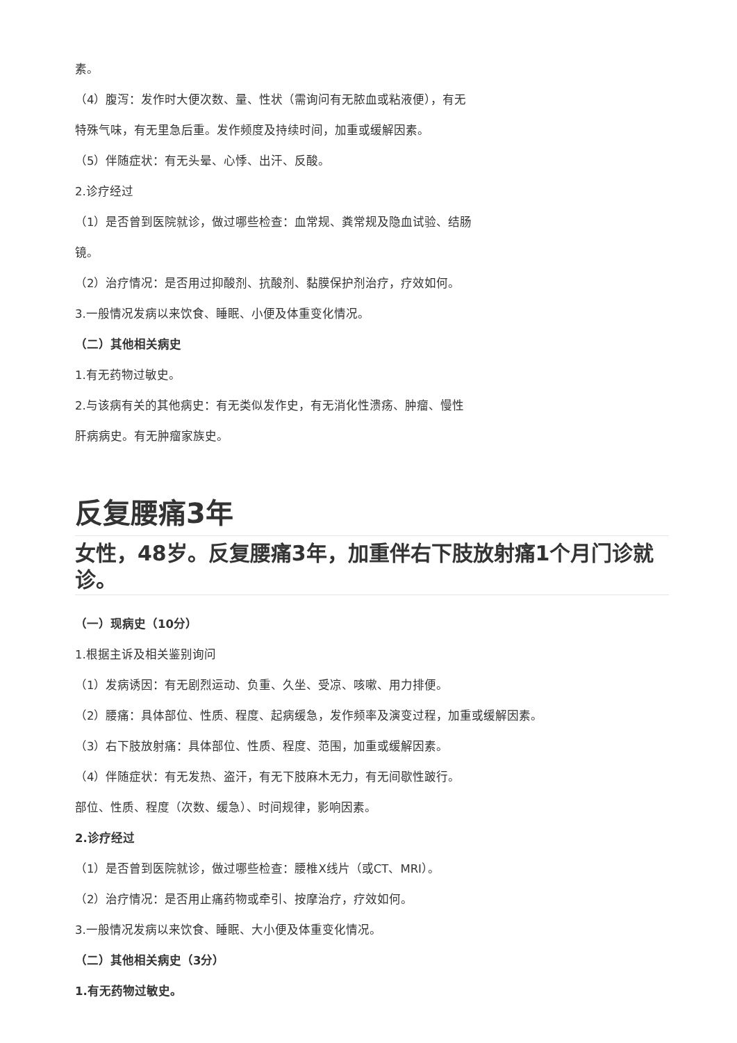素。
（4）腹泻：发作时大便次数、量、性状（需询问有无脓血或粘液便），有无
特殊气味，有无里急后重。发作频度及持续时间，加重或缓解因素。
（5）伴随症状：有无头晕、心悸、出汗、反酸。
2.诊疗经过
（1）是否曾到医院就诊，做过哪些检查：血常规、粪常规及隐血试验、结肠
镜。
（2）治疗情况：是否用过抑酸剂、抗酸剂、黏膜保护剂治疗，疗效如何。
3.一般情况发病以来饮食、睡眠、小便及体重变化情况。
（二）其他相关病史
1.有无药物过敏史。
2.与该病有关的其他病史：有无类似发作史，有无消化性溃疡、肿瘤、慢性
肝病病史。有无肿瘤家族史。
反复腰痛3年
女性，48岁。反复腰痛3年，加重伴右下肢放射痛1个月门诊就诊。
（一）现病史（10分）
1.根据主诉及相关鉴别询问
（1）发病诱因：有无剧烈运动、负重、久坐、受凉、咳嗽、用力排便。
（2）腰痛：具体部位、性质、程度、起病缓急，发作频率及演变过程，加重或缓解因素。
（3）右下肢放射痛：具体部位、性质、程度、范围，加重或缓解因素。
（4）伴随症状：有无发热、盗汗，有无下肢麻木无力，有无间歇性跛行。
部位、性质、程度（次数、缓急）、时间规律，影响因素。
2.诊疗经过
（1）是否曾到医院就诊，做过哪些检查：腰椎X线片（或CT、MRI）。
（2）治疗情况：是否用止痛药物或牵引、按摩治疗，疗效如何。
3.一般情况发病以来饮食、睡眠、大小便及体重变化情况。
（二）其他相关病史（3分）
1.有无药物过敏史。